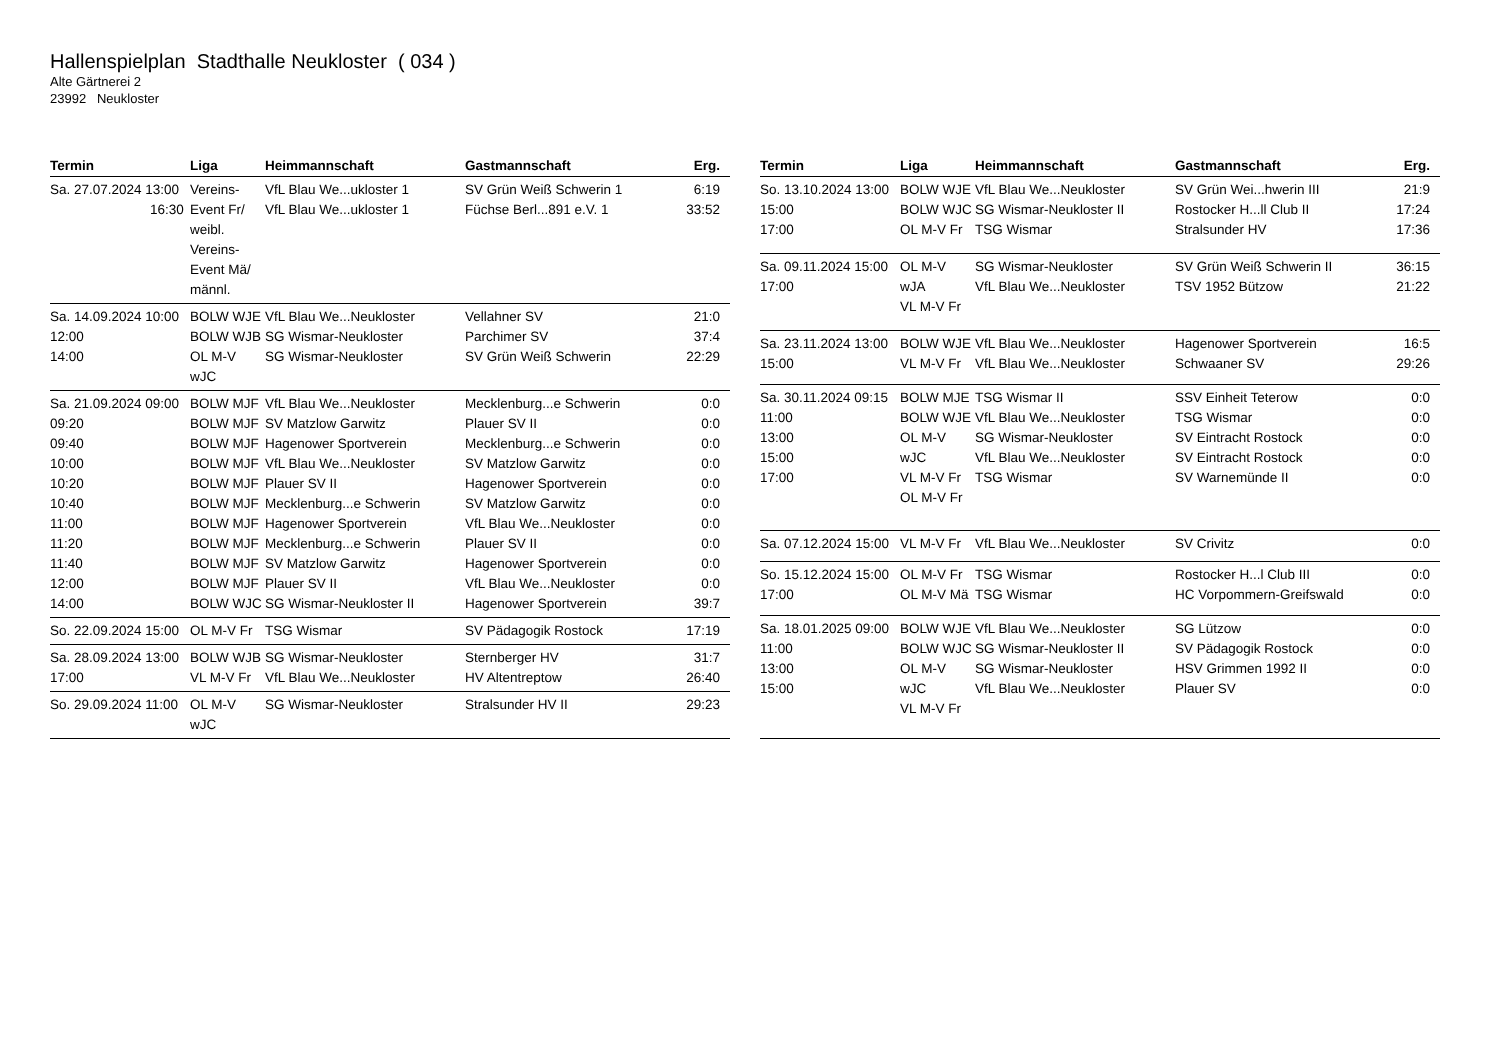Hallenspielplan Stadthalle Neukloster ( 034 )
Alte Gärtnerei 2
23992 Neukloster
| Termin | Liga | Heimmannschaft | Gastmannschaft | Erg. |
| --- | --- | --- | --- | --- |
| Sa. 27.07.2024 13:00 16:30 | Vereins-Event Fr/ weibl. Vereins-Event Mä/ männl. | VfL Blau We...ukloster 1 VfL Blau We...ukloster 1 | SV Grün Weiß Schwerin 1 Füchse Berl...891 e.V. 1 | 6:19 33:52 |
| Sa. 14.09.2024 10:00 12:00 14:00 | BOLW WJE BOLW WJB OL M-V wJC | VfL Blau We...Neukloster SG Wismar-Neukloster SG Wismar-Neukloster | Vellahner SV Parchimer SV SV Grün Weiß Schwerin | 21:0 37:4 22:29 |
| Sa. 21.09.2024 09:00 09:20 09:40 10:00 10:20 10:40 11:00 11:20 11:40 12:00 14:00 | BOLW MJF BOLW MJF BOLW MJF BOLW MJF BOLW MJF BOLW MJF BOLW MJF BOLW MJF BOLW MJF BOLW MJF BOLW WJC | VfL Blau We...Neukloster SV Matzlow Garwitz Hagenower Sportverein VfL Blau We...Neukloster Plauer SV II Mecklenburg...e Schwerin Hagenower Sportverein Mecklenburg...e Schwerin SV Matzlow Garwitz Plauer SV II SG Wismar-Neukloster II | Mecklenburg...e Schwerin Plauer SV II Mecklenburg...e Schwerin SV Matzlow Garwitz Hagenower Sportverein SV Matzlow Garwitz VfL Blau We...Neukloster Plauer SV II Hagenower Sportverein VfL Blau We...Neukloster Hagenower Sportverein | 0:0 0:0 0:0 0:0 0:0 0:0 0:0 0:0 0:0 0:0 39:7 |
| So. 22.09.2024 15:00 | OL M-V Fr | TSG Wismar | SV Pädagogik Rostock | 17:19 |
| Sa. 28.09.2024 13:00 17:00 | BOLW WJB VL M-V Fr | SG Wismar-Neukloster VfL Blau We...Neukloster | Sternberger HV HV Altentreptow | 31:7 26:40 |
| So. 29.09.2024 11:00 | OL M-V wJC | SG Wismar-Neukloster | Stralsunder HV II | 29:23 |
| Termin | Liga | Heimmannschaft | Gastmannschaft | Erg. |
| --- | --- | --- | --- | --- |
| So. 13.10.2024 13:00 15:00 17:00 | BOLW WJE BOLW WJC OL M-V Fr | VfL Blau We...Neukloster SG Wismar-Neukloster II TSG Wismar | SV Grün Wei...hwerin III Rostocker H...ll Club II Stralsunder HV | 21:9 17:24 17:36 |
| Sa. 09.11.2024 15:00 17:00 | OL M-V wJA VL M-V Fr | SG Wismar-Neukloster VfL Blau We...Neukloster | SV Grün Weiß Schwerin II TSV 1952 Bützow | 36:15 21:22 |
| Sa. 23.11.2024 13:00 15:00 | BOLW WJE VL M-V Fr | VfL Blau We...Neukloster VfL Blau We...Neukloster | Hagenower Sportverein Schwaaner SV | 16:5 29:26 |
| Sa. 30.11.2024 09:15 11:00 13:00 15:00 17:00 | BOLW MJE BOLW WJE OL M-V wJC VL M-V Fr OL M-V Fr | TSG Wismar II VfL Blau We...Neukloster SG Wismar-Neukloster VfL Blau We...Neukloster TSG Wismar | SSV Einheit Teterow TSG Wismar SV Eintracht Rostock SV Eintracht Rostock SV Warnemünde II | 0:0 0:0 0:0 0:0 0:0 |
| Sa. 07.12.2024 15:00 | VL M-V Fr | VfL Blau We...Neukloster | SV Crivitz | 0:0 |
| So. 15.12.2024 15:00 17:00 | OL M-V Fr OL M-V Mä | TSG Wismar TSG Wismar | Rostocker H...l Club III HC Vorpommern-Greifswald | 0:0 0:0 |
| Sa. 18.01.2025 09:00 11:00 13:00 15:00 | BOLW WJE BOLW WJC OL M-V wJC VL M-V Fr | VfL Blau We...Neukloster SG Wismar-Neukloster II SG Wismar-Neukloster VfL Blau We...Neukloster | SG Lützow SV Pädagogik Rostock HSV Grimmen 1992 II Plauer SV | 0:0 0:0 0:0 0:0 |